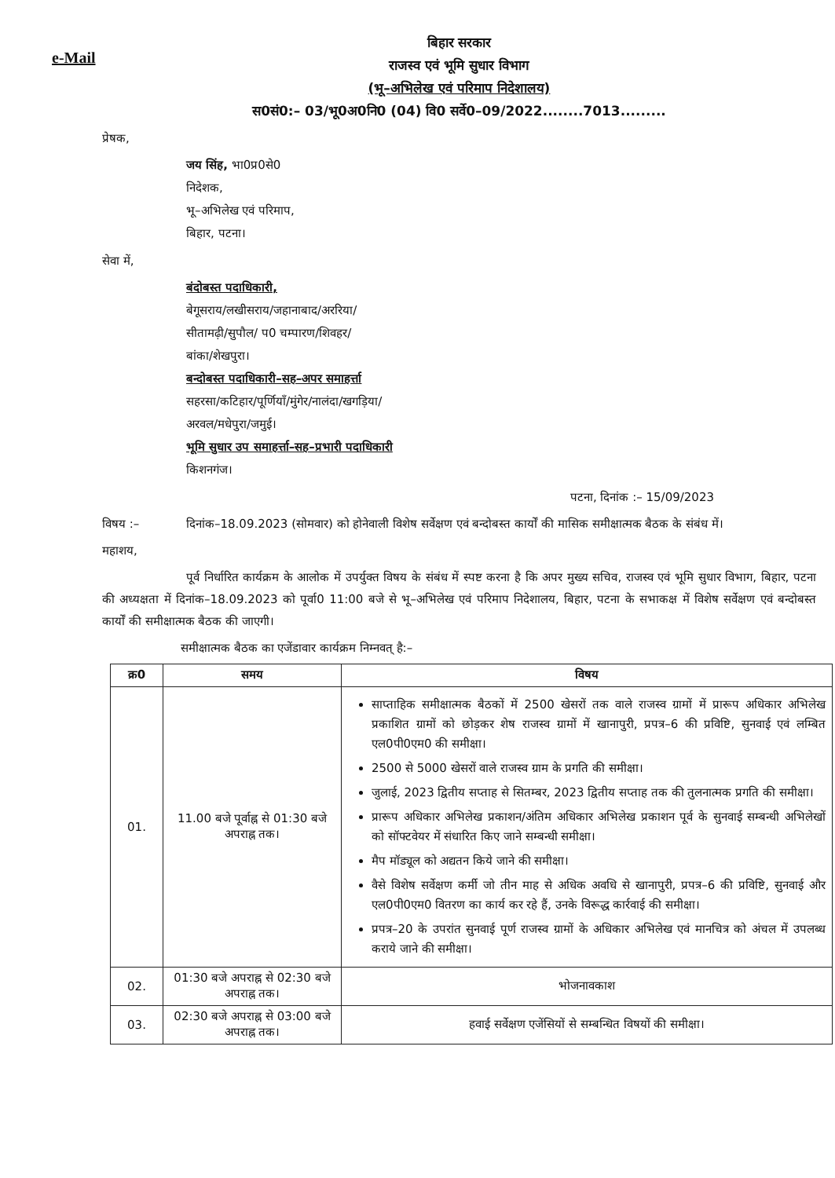e-Mail
बिहार सरकार
राजस्व एवं भूमि सुधार विभाग
(भू–अभिलेख एवं परिमाप निदेशालय)
स0सं0:– 03/भू0अ0नि0 (04) वि0 सर्वे0–09/2022........7013.........
प्रेषक,
जय सिंह, भा0प्र0से0
निदेशक,
भू–अभिलेख एवं परिमाप,
बिहार, पटना।
सेवा में,
बंदोबस्त पदाधिकारी,
बेगूसराय/लखीसराय/जहानाबाद/अररिया/
सीतामढ़ी/सुपौल/ प0 चम्पारण/शिवहर/
बांका/शेखपुरा।
बन्दोबस्त पदाधिकारी–सह–अपर समाहर्त्ता
सहरसा/कटिहार/पूर्णियाँ/मुंगेर/नालंदा/खगड़िया/
अरवल/मधेपुरा/जमुई।
भूमि सुधार उप समाहर्त्ता–सह–प्रभारी पदाधिकारी
किशनगंज।
पटना, दिनांक :– 15/09/2023
विषय :– दिनांक–18.09.2023 (सोमवार) को होनेवाली विशेष सर्वेक्षण एवं बन्दोबस्त कार्यों की मासिक समीक्षात्मक बैठक के संबंध में।
महाशय,
पूर्व निर्धारित कार्यक्रम के आलोक में उपर्युक्त विषय के संबंध में स्पष्ट करना है कि अपर मुख्य सचिव, राजस्व एवं भूमि सुधार विभाग, बिहार, पटना की अध्यक्षता में दिनांक–18.09.2023 को पूर्वा0 11:00 बजे से भू–अभिलेख एवं परिमाप निदेशालय, बिहार, पटना के सभाकक्ष में विशेष सर्वेक्षण एवं बन्दोबस्त कार्यों की समीक्षात्मक बैठक की जाएगी।
समीक्षात्मक बैठक का एजेंडावार कार्यक्रम निम्नवत् है:–
| क्र0 | समय | विषय |
| --- | --- | --- |
| 01. | 11.00 बजे पूर्वाह्न से 01:30 बजे अपराह्न तक। | साप्ताहिक समीक्षात्मक बैठकों में 2500 खेसरों तक वाले राजस्व ग्रामों में प्रारूप अधिकार अभिलेख प्रकाशित ग्रामों को छोड़कर शेष राजस्व ग्रामों में खानापुरी, प्रपत्र–6 की प्रविष्टि, सुनवाई एवं लम्बित एल0पी0एम0 की समीक्षा। 2500 से 5000 खेसरों वाले राजस्व ग्राम के प्रगति की समीक्षा। जुलाई, 2023 द्वितीय सप्ताह से सितम्बर, 2023 द्वितीय सप्ताह तक की तुलनात्मक प्रगति की समीक्षा। प्रारूप अधिकार अभिलेख प्रकाशन/अंतिम अधिकार अभिलेख प्रकाशन पूर्व के सुनवाई सम्बन्धी अभिलेखों को सॉफ्टवेयर में संधारित किए जाने सम्बन्धी समीक्षा। मैप मॉड्यूल को अद्यतन किये जाने की समीक्षा। वैसे विशेष सर्वेक्षण कर्मी जो तीन माह से अधिक अवधि से खानापुरी, प्रपत्र–6 की प्रविष्टि, सुनवाई और एल0पी0एम0 वितरण का कार्य कर रहे हैं, उनके विरूद्ध कार्रवाई की समीक्षा। प्रपत्र–20 के उपरांत सुनवाई पूर्ण राजस्व ग्रामों के अधिकार अभिलेख एवं मानचित्र को अंचल में उपलब्ध कराये जाने की समीक्षा। |
| 02. | 01:30 बजे अपराह्न से 02:30 बजे अपराह्न तक। | भोजनावकाश |
| 03. | 02:30 बजे अपराह्न से 03:00 बजे अपराह्न तक। | हवाई सर्वेक्षण एजेंसियों से सम्बन्धित विषयों की समीक्षा। |